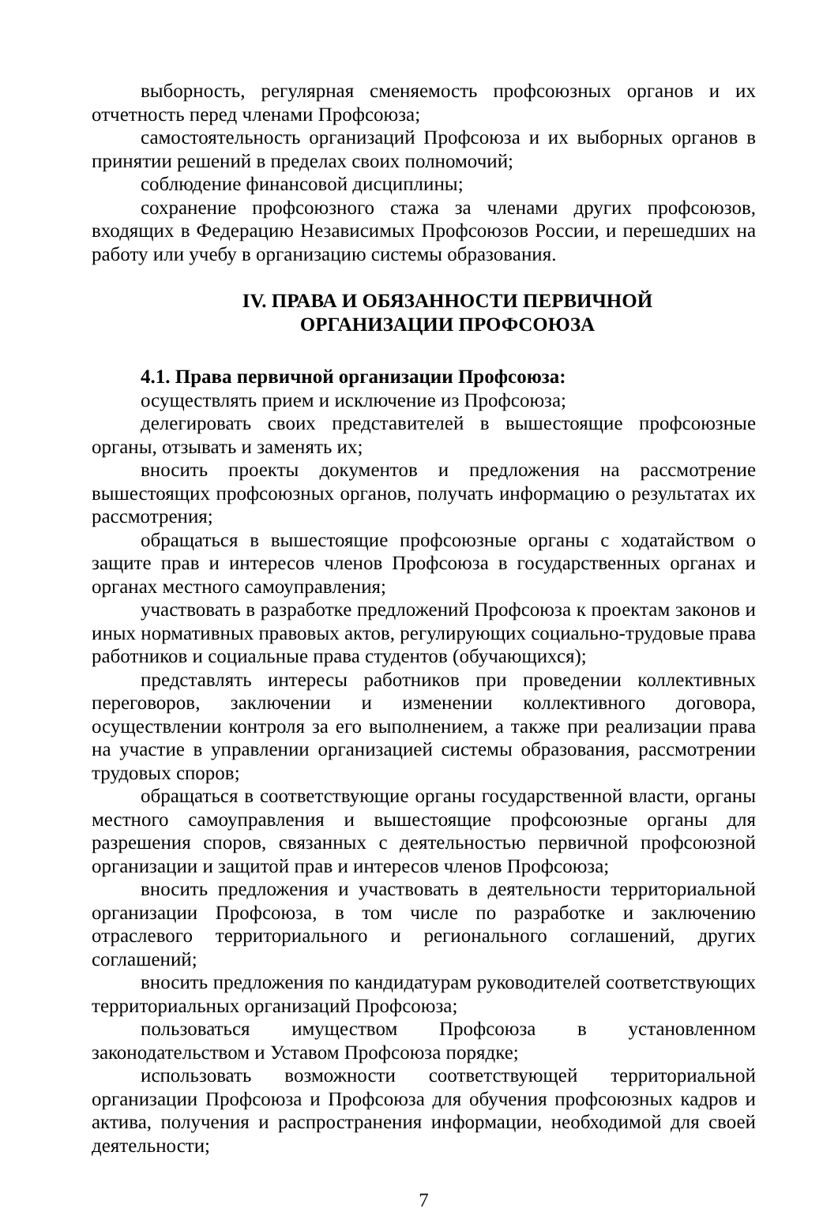выборность, регулярная сменяемость профсоюзных органов и их отчетность перед членами Профсоюза;
самостоятельность организаций Профсоюза и их выборных органов в принятии решений в пределах своих полномочий;
соблюдение финансовой дисциплины;
сохранение профсоюзного стажа за членами других профсоюзов, входящих в Федерацию Независимых Профсоюзов России, и перешедших на работу или учебу в организацию системы образования.
IV. ПРАВА И ОБЯЗАННОСТИ ПЕРВИЧНОЙ
ОРГАНИЗАЦИИ ПРОФСОЮЗА
4.1. Права первичной организации Профсоюза:
осуществлять прием и исключение из Профсоюза;
делегировать своих представителей в вышестоящие профсоюзные органы, отзывать и заменять их;
вносить проекты документов и предложения на рассмотрение вышестоящих профсоюзных органов, получать информацию о результатах их рассмотрения;
обращаться в вышестоящие профсоюзные органы с ходатайством о защите прав и интересов членов Профсоюза в государственных органах и органах местного самоуправления;
участвовать в разработке предложений Профсоюза к проектам законов и иных нормативных правовых актов, регулирующих социально-трудовые права работников и социальные права студентов (обучающихся);
представлять интересы работников при проведении коллективных переговоров, заключении и изменении коллективного договора, осуществлении контроля за его выполнением, а также при реализации права на участие в управлении организацией системы образования, рассмотрении трудовых споров;
обращаться в соответствующие органы государственной власти, органы местного самоуправления и вышестоящие профсоюзные органы для разрешения споров, связанных с деятельностью первичной профсоюзной организации и защитой прав и интересов членов Профсоюза;
вносить предложения и участвовать в деятельности территориальной организации Профсоюза, в том числе по разработке и заключению отраслевого территориального и регионального соглашений, других соглашений;
вносить предложения по кандидатурам руководителей соответствующих территориальных организаций Профсоюза;
пользоваться имуществом Профсоюза в установленном законодательством и Уставом Профсоюза порядке;
использовать возможности соответствующей территориальной организации Профсоюза и Профсоюза для обучения профсоюзных кадров и актива, получения и распространения информации, необходимой для своей деятельности;
7